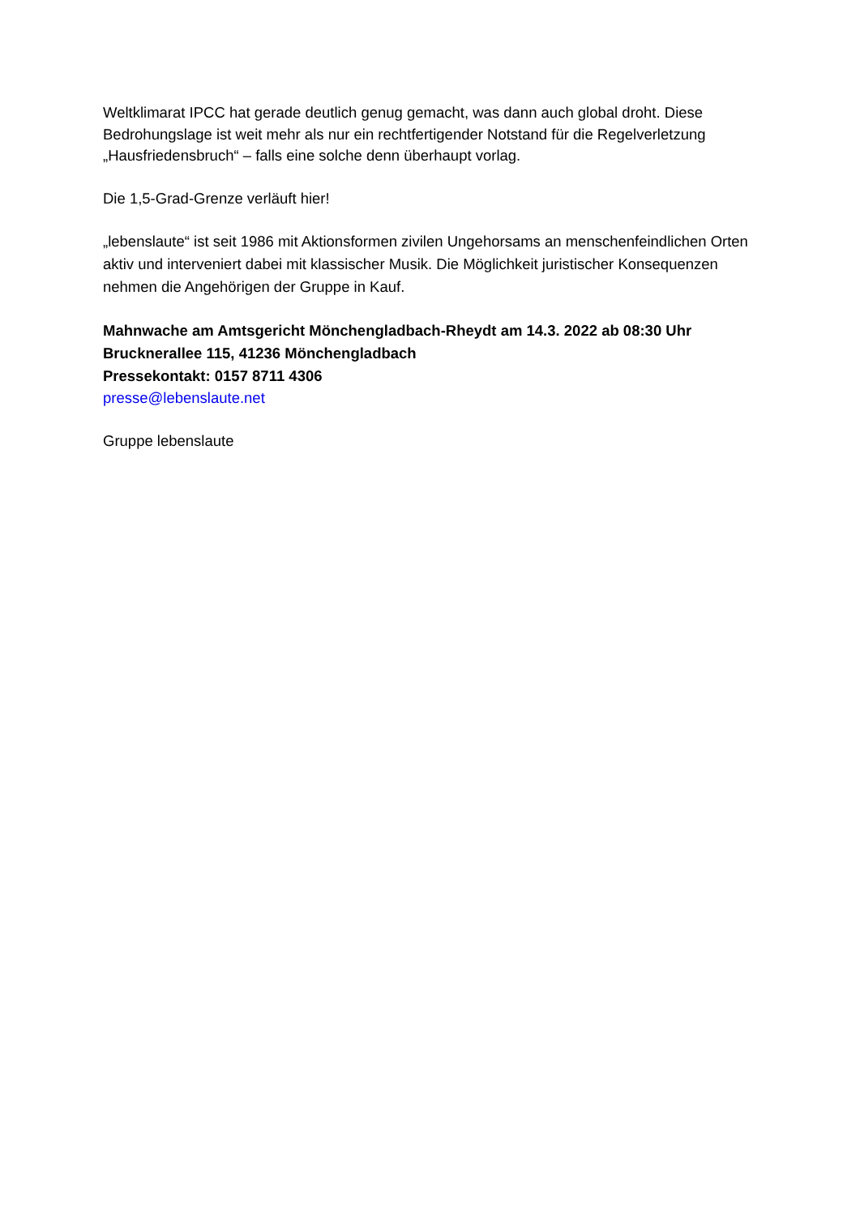Weltklimarat IPCC hat gerade deutlich genug gemacht, was dann auch global droht. Diese Bedrohungslage ist weit mehr als nur ein rechtfertigender Notstand für die Regelverletzung „Hausfriedensbruch“ – falls eine solche denn überhaupt vorlag.
Die 1,5-Grad-Grenze verläuft hier!
„lebenslaute“ ist seit 1986 mit Aktionsformen zivilen Ungehorsams an menschenfeindlichen Orten aktiv und interveniert dabei mit klassischer Musik. Die Möglichkeit juristischer Konsequenzen nehmen die Angehörigen der Gruppe in Kauf.
Mahnwache am Amtsgericht Mönchengladbach-Rheydt am 14.3. 2022 ab 08:30 Uhr
Brucknerallee 115, 41236 Mönchengladbach
Pressekontakt: 0157 8711 4306
presse@lebenslaute.net
Gruppe lebenslaute